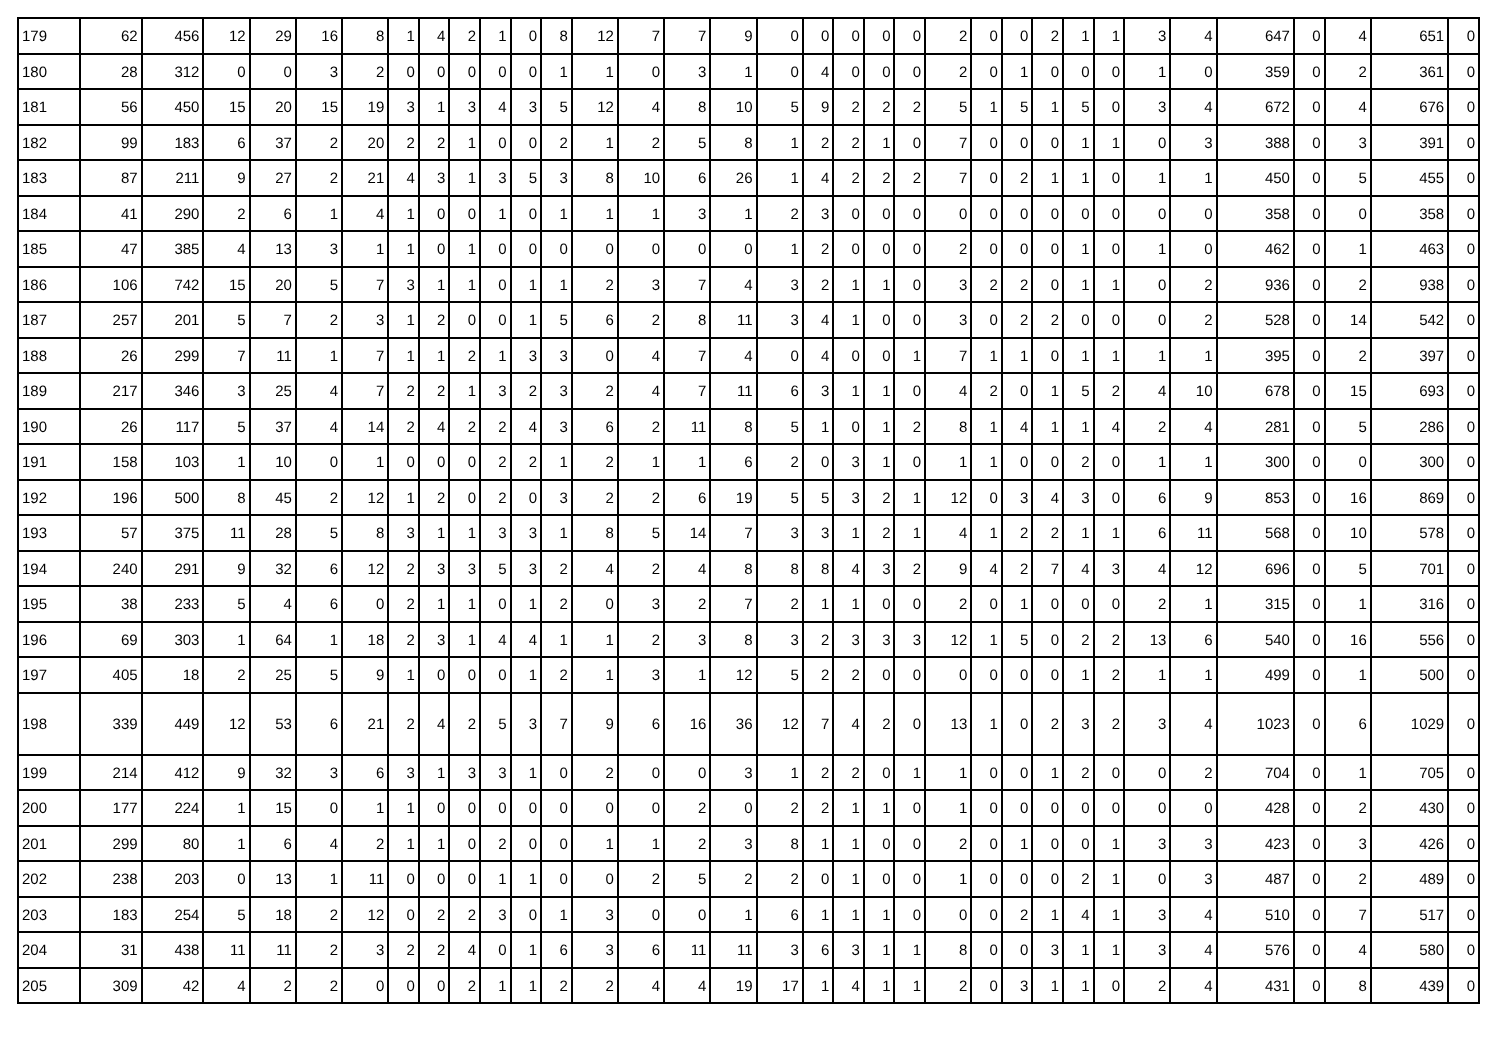| 179 | 62 | 456 | 12 | 29 | 16 | 8 | 1 | 4 | 2 | 1 | 0 | 8 | 12 | 7 | 7 | 9 | 0 | 0 | 0 | 0 | 0 | 2 | 0 | 0 | 2 | 1 | 1 | 3 | 4 | 647 | 0 | 4 | 651 | 0 |
| 180 | 28 | 312 | 0 | 0 | 3 | 2 | 0 | 0 | 0 | 0 | 0 | 1 | 1 | 0 | 3 | 1 | 0 | 4 | 0 | 0 | 0 | 2 | 0 | 1 | 0 | 0 | 0 | 1 | 0 | 359 | 0 | 2 | 361 | 0 |
| 181 | 56 | 450 | 15 | 20 | 15 | 19 | 3 | 1 | 3 | 4 | 3 | 5 | 12 | 4 | 8 | 10 | 5 | 9 | 2 | 2 | 2 | 5 | 1 | 5 | 1 | 5 | 0 | 3 | 4 | 672 | 0 | 4 | 676 | 0 |
| 182 | 99 | 183 | 6 | 37 | 2 | 20 | 2 | 2 | 1 | 0 | 0 | 2 | 1 | 2 | 5 | 8 | 1 | 2 | 2 | 1 | 0 | 7 | 0 | 0 | 0 | 1 | 1 | 0 | 3 | 388 | 0 | 3 | 391 | 0 |
| 183 | 87 | 211 | 9 | 27 | 2 | 21 | 4 | 3 | 1 | 3 | 5 | 3 | 8 | 10 | 6 | 26 | 1 | 4 | 2 | 2 | 2 | 7 | 0 | 2 | 1 | 1 | 0 | 1 | 1 | 450 | 0 | 5 | 455 | 0 |
| 184 | 41 | 290 | 2 | 6 | 1 | 4 | 1 | 0 | 0 | 1 | 0 | 1 | 1 | 1 | 3 | 1 | 2 | 3 | 0 | 0 | 0 | 0 | 0 | 0 | 0 | 0 | 0 | 0 | 0 | 358 | 0 | 0 | 358 | 0 |
| 185 | 47 | 385 | 4 | 13 | 3 | 1 | 1 | 0 | 1 | 0 | 0 | 0 | 0 | 0 | 0 | 0 | 1 | 2 | 0 | 0 | 0 | 2 | 0 | 0 | 0 | 1 | 0 | 1 | 0 | 462 | 0 | 1 | 463 | 0 |
| 186 | 106 | 742 | 15 | 20 | 5 | 7 | 3 | 1 | 1 | 0 | 1 | 1 | 2 | 3 | 7 | 4 | 3 | 2 | 1 | 1 | 0 | 3 | 2 | 2 | 0 | 1 | 1 | 0 | 2 | 936 | 0 | 2 | 938 | 0 |
| 187 | 257 | 201 | 5 | 7 | 2 | 3 | 1 | 2 | 0 | 0 | 1 | 5 | 6 | 2 | 8 | 11 | 3 | 4 | 1 | 0 | 0 | 3 | 0 | 2 | 2 | 0 | 0 | 0 | 2 | 528 | 0 | 14 | 542 | 0 |
| 188 | 26 | 299 | 7 | 11 | 1 | 7 | 1 | 1 | 2 | 1 | 3 | 3 | 0 | 4 | 7 | 4 | 0 | 4 | 0 | 0 | 1 | 7 | 1 | 1 | 0 | 1 | 1 | 1 | 1 | 395 | 0 | 2 | 397 | 0 |
| 189 | 217 | 346 | 3 | 25 | 4 | 7 | 2 | 2 | 1 | 3 | 2 | 3 | 2 | 4 | 7 | 11 | 6 | 3 | 1 | 1 | 0 | 4 | 2 | 0 | 1 | 5 | 2 | 4 | 10 | 678 | 0 | 15 | 693 | 0 |
| 190 | 26 | 117 | 5 | 37 | 4 | 14 | 2 | 4 | 2 | 2 | 4 | 3 | 6 | 2 | 11 | 8 | 5 | 1 | 0 | 1 | 2 | 8 | 1 | 4 | 1 | 1 | 4 | 2 | 4 | 281 | 0 | 5 | 286 | 0 |
| 191 | 158 | 103 | 1 | 10 | 0 | 1 | 0 | 0 | 0 | 2 | 2 | 1 | 2 | 1 | 1 | 6 | 2 | 0 | 3 | 1 | 0 | 1 | 1 | 0 | 0 | 2 | 0 | 1 | 1 | 300 | 0 | 0 | 300 | 0 |
| 192 | 196 | 500 | 8 | 45 | 2 | 12 | 1 | 2 | 0 | 2 | 0 | 3 | 2 | 2 | 6 | 19 | 5 | 5 | 3 | 2 | 1 | 12 | 0 | 3 | 4 | 3 | 0 | 6 | 9 | 853 | 0 | 16 | 869 | 0 |
| 193 | 57 | 375 | 11 | 28 | 5 | 8 | 3 | 1 | 1 | 3 | 3 | 1 | 8 | 5 | 14 | 7 | 3 | 3 | 1 | 2 | 1 | 4 | 1 | 2 | 2 | 1 | 1 | 6 | 11 | 568 | 0 | 10 | 578 | 0 |
| 194 | 240 | 291 | 9 | 32 | 6 | 12 | 2 | 3 | 3 | 5 | 3 | 2 | 4 | 2 | 4 | 8 | 8 | 8 | 4 | 3 | 2 | 9 | 4 | 2 | 7 | 4 | 3 | 4 | 12 | 696 | 0 | 5 | 701 | 0 |
| 195 | 38 | 233 | 5 | 4 | 6 | 0 | 2 | 1 | 1 | 0 | 1 | 2 | 0 | 3 | 2 | 7 | 2 | 1 | 1 | 0 | 0 | 2 | 0 | 1 | 0 | 0 | 0 | 2 | 1 | 315 | 0 | 1 | 316 | 0 |
| 196 | 69 | 303 | 1 | 64 | 1 | 18 | 2 | 3 | 1 | 4 | 4 | 1 | 1 | 2 | 3 | 8 | 3 | 2 | 3 | 3 | 3 | 12 | 1 | 5 | 0 | 2 | 2 | 13 | 6 | 540 | 0 | 16 | 556 | 0 |
| 197 | 405 | 18 | 2 | 25 | 5 | 9 | 1 | 0 | 0 | 0 | 1 | 2 | 1 | 3 | 1 | 12 | 5 | 2 | 2 | 0 | 0 | 0 | 0 | 0 | 0 | 1 | 2 | 1 | 1 | 499 | 0 | 1 | 500 | 0 |
| 198 | 339 | 449 | 12 | 53 | 6 | 21 | 2 | 4 | 2 | 5 | 3 | 7 | 9 | 6 | 16 | 36 | 12 | 7 | 4 | 2 | 0 | 13 | 1 | 0 | 2 | 3 | 2 | 3 | 4 | 1023 | 0 | 6 | 1029 | 0 |
| 199 | 214 | 412 | 9 | 32 | 3 | 6 | 3 | 1 | 3 | 3 | 1 | 0 | 2 | 0 | 0 | 3 | 1 | 2 | 2 | 0 | 1 | 1 | 0 | 0 | 1 | 2 | 0 | 0 | 2 | 704 | 0 | 1 | 705 | 0 |
| 200 | 177 | 224 | 1 | 15 | 0 | 1 | 1 | 0 | 0 | 0 | 0 | 0 | 0 | 0 | 2 | 0 | 2 | 2 | 1 | 1 | 0 | 1 | 0 | 0 | 0 | 0 | 0 | 0 | 0 | 428 | 0 | 2 | 430 | 0 |
| 201 | 299 | 80 | 1 | 6 | 4 | 2 | 1 | 1 | 0 | 2 | 0 | 0 | 1 | 1 | 2 | 3 | 8 | 1 | 1 | 0 | 0 | 2 | 0 | 1 | 0 | 0 | 1 | 3 | 3 | 423 | 0 | 3 | 426 | 0 |
| 202 | 238 | 203 | 0 | 13 | 1 | 11 | 0 | 0 | 0 | 1 | 1 | 0 | 0 | 2 | 5 | 2 | 2 | 0 | 1 | 0 | 0 | 1 | 0 | 0 | 0 | 2 | 1 | 0 | 3 | 487 | 0 | 2 | 489 | 0 |
| 203 | 183 | 254 | 5 | 18 | 2 | 12 | 0 | 2 | 2 | 3 | 0 | 1 | 3 | 0 | 0 | 1 | 6 | 1 | 1 | 1 | 0 | 0 | 0 | 2 | 1 | 4 | 1 | 3 | 4 | 510 | 0 | 7 | 517 | 0 |
| 204 | 31 | 438 | 11 | 11 | 2 | 3 | 2 | 2 | 4 | 0 | 1 | 6 | 3 | 6 | 11 | 11 | 3 | 6 | 3 | 1 | 1 | 8 | 0 | 0 | 3 | 1 | 1 | 3 | 4 | 576 | 0 | 4 | 580 | 0 |
| 205 | 309 | 42 | 4 | 2 | 2 | 0 | 0 | 0 | 2 | 1 | 1 | 2 | 2 | 4 | 4 | 19 | 17 | 1 | 4 | 1 | 1 | 2 | 0 | 3 | 1 | 1 | 0 | 2 | 4 | 431 | 0 | 8 | 439 | 0 |